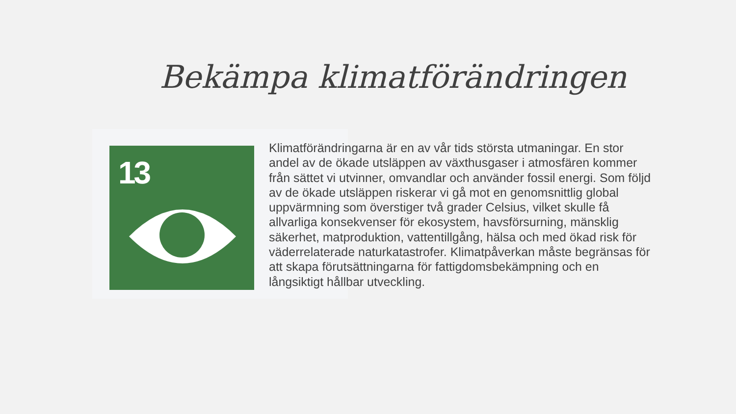Bekämpa klimatförändringen
13
Klimatförändringarna är en av vår tids största utmaningar. En stor andel av de ökade utsläppen av växthusgaser i atmosfären kommer från sättet vi utvinner, omvandlar och använder fossil energi. Som följd av de ökade utsläppen riskerar vi gå mot en genomsnittlig global uppvärmning som överstiger två grader Celsius, vilket skulle få allvarliga konsekvenser för ekosystem, havsförsurning, mänsklig säkerhet, matproduktion, vattentillgång, hälsa och med ökad risk för väderrelaterade naturkatastrofer. Klimatpåverkan måste begränsas för att skapa förutsättningarna för fattigdomsbekämpning och en långsiktigt hållbar utveckling.